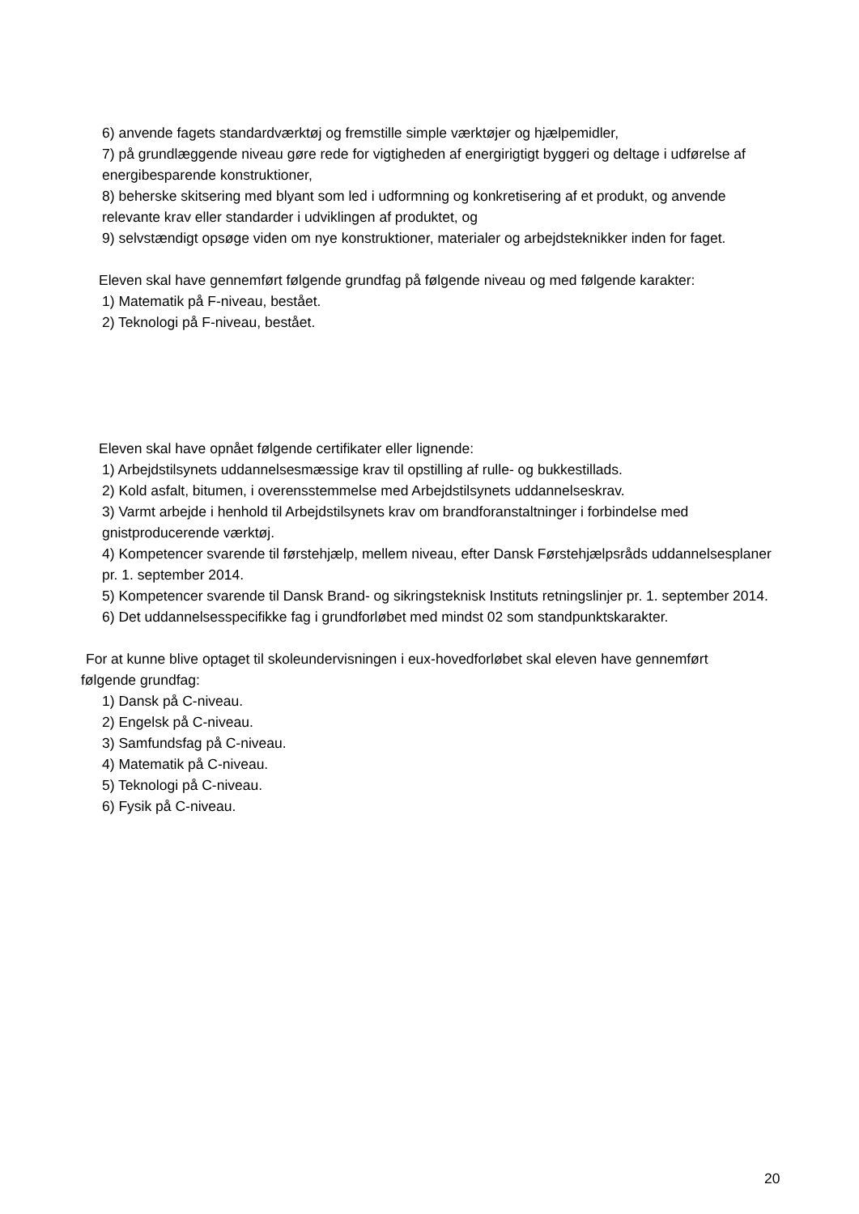6) anvende fagets standardværktøj og fremstille simple værktøjer og hjælpemidler,
7) på grundlæggende niveau gøre rede for vigtigheden af energirigtigt byggeri og deltage i udførelse af energibesparende konstruktioner,
8) beherske skitsering med blyant som led i udformning og konkretisering af et produkt, og anvende relevante krav eller standarder i udviklingen af produktet, og
9) selvstændigt opsøge viden om nye konstruktioner, materialer og arbejdsteknikker inden for faget.
Eleven skal have gennemført følgende grundfag på følgende niveau og med følgende karakter:
1) Matematik på F-niveau, bestået.
2) Teknologi på F-niveau, bestået.
Eleven skal have opnået følgende certifikater eller lignende:
1) Arbejdstilsynets uddannelsesmæssige krav til opstilling af rulle- og bukkestillads.
2) Kold asfalt, bitumen, i overensstemmelse med Arbejdstilsynets uddannelseskrav.
3) Varmt arbejde i henhold til Arbejdstilsynets krav om brandforanstaltninger i forbindelse med gnistproducerende værktøj.
4) Kompetencer svarende til førstehjælp, mellem niveau, efter Dansk Førstehjælpsråds uddannelsesplaner pr. 1. september 2014.
5) Kompetencer svarende til Dansk Brand- og sikringsteknisk Instituts retningslinjer pr. 1. september 2014.
6) Det uddannelsesspecifikke fag i grundforløbet med mindst 02 som standpunktskarakter.
For at kunne blive optaget til skoleundervisningen i eux-hovedforløbet skal eleven have gennemført følgende grundfag:
1) Dansk på C-niveau.
2) Engelsk på C-niveau.
3) Samfundsfag på C-niveau.
4) Matematik på C-niveau.
5) Teknologi på C-niveau.
6) Fysik på C-niveau.
20